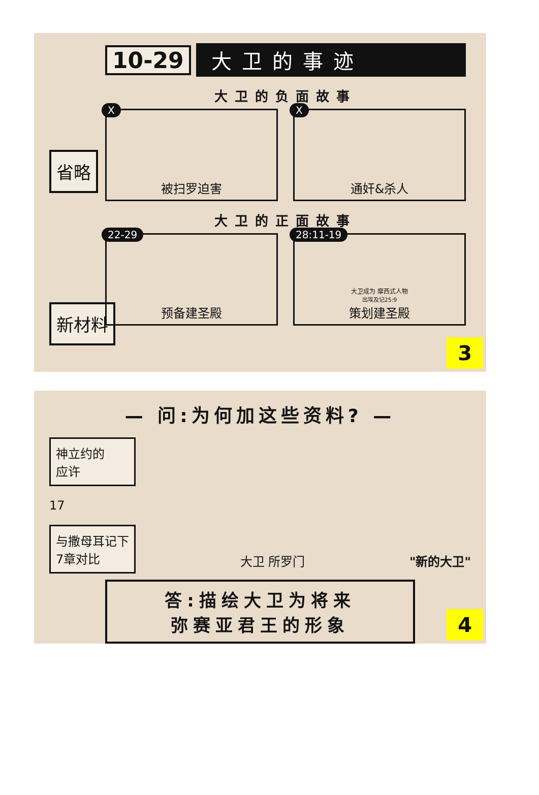10-29 大卫的事迹
省略
新材料
大卫的负面故事
X
被扫罗迫害
X
通奸&杀人
大卫的正面故事
22-29
预备建圣殿
28:11-19 大卫成为 摩西式人物
出埃及记25:9
策划建圣殿
3
— 问:为何加这些资料? —
神立约的
应许
17
与撒母耳记下
7章对比
大卫 所罗门 "新的大卫"
答:描绘大卫为将来
弥赛亚君王的形象
4